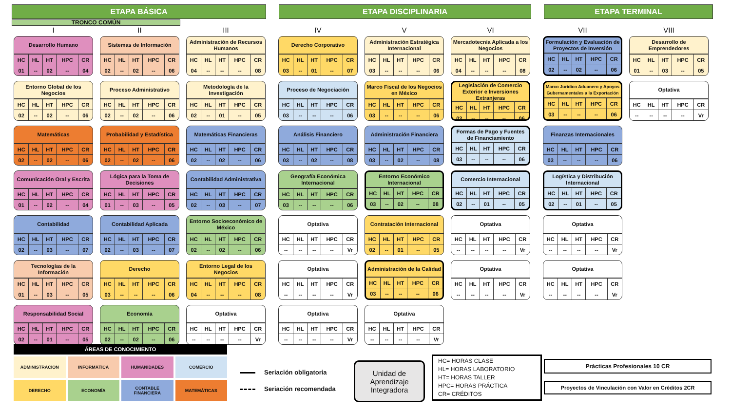ETAPA BÁSICA ETAPA DISCIPLINARIA ETAPA TERMINAL
TRONCO COMÚN
I
Desarrollo Humano
| HC | HL | HT | HPC | CR |
| 01 | -- | 02 | -- | 04 |
Entorno Global de los Negocios
| HC | HL | HT | HPC | CR |
| 02 | -- | 02 | -- | 06 |
Matemáticas
| HC | HL | HT | HPC | CR |
| 02 | -- | 02 | -- | 06 |
Comunicación Oral y Escrita
| HC | HL | HT | HPC | CR |
| 01 | -- | 02 | -- | 04 |
Contabilidad
| HC | HL | HT | HPC | CR |
| 02 | -- | 03 | -- | 07 |
Tecnologías de la Información
| HC | HL | HT | HPC | CR |
| 01 | -- | 03 | -- | 05 |
Responsabilidad Social
| HC | HL | HT | HPC | CR |
| 02 | -- | 01 | -- | 05 |
II
Sistemas de Información
| HC | HL | HT | HPC | CR |
| 02 | -- | 02 | -- | 06 |
Proceso Administrativo
| HC | HL | HT | HPC | CR |
| 02 | -- | 02 | -- | 06 |
Probabilidad y Estadística
| HC | HL | HT | HPC | CR |
| 02 | -- | 02 | -- | 06 |
Lógica para la Toma de Decisiones
| HC | HL | HT | HPC | CR |
| 01 | -- | 03 | -- | 05 |
Contabilidad Aplicada
| HC | HL | HT | HPC | CR |
| 02 | -- | 03 | -- | 07 |
Derecho
| HC | HL | HT | HPC | CR |
| 03 | -- | -- | -- | 06 |
Economía
| HC | HL | HT | HPC | CR |
| 02 | -- | 02 | -- | 06 |
III
Administración de Recursos Humanos
| HC | HL | HT | HPC | CR |
| 04 | -- | -- | -- | 08 |
Metodología de la Investigación
| HC | HL | HT | HPC | CR |
| 02 | -- | 01 | -- | 05 |
Matemáticas Financieras
| HC | HL | HT | HPC | CR |
| 02 | -- | 02 | -- | 06 |
Contabilidad Administrativa
| HC | HL | HT | HPC | CR |
| 02 | -- | 03 | -- | 07 |
Entorno Socioeconómico de México
| HC | HL | HT | HPC | CR |
| 02 | -- | 02 | -- | 06 |
Entorno Legal de los Negocios
| HC | HL | HT | HPC | CR |
| 04 | -- | -- | -- | 08 |
Optativa
| HC | HL | HT | HPC | CR |
| -- | -- | -- | -- | Vr |
IV
Derecho Corporativo
| HC | HL | HT | HPC | CR |
| 03 | -- | 01 | -- | 07 |
Proceso de Negociación
| HC | HL | HT | HPC | CR |
| 03 | -- | -- | -- | 06 |
Análisis Financiero
| HC | HL | HT | HPC | CR |
| 03 | -- | 02 | -- | 08 |
Geografía Económica Internacional
| HC | HL | HT | HPC | CR |
| 03 | -- | -- | -- | 06 |
Optativa
| HC | HL | HT | HPC | CR |
| -- | -- | -- | -- | Vr |
Optativa
| HC | HL | HT | HPC | CR |
| -- | -- | -- | -- | Vr |
Optativa
| HC | HL | HT | HPC | CR |
| -- | -- | -- | -- | Vr |
V
Administración Estratégica Internacional
| HC | HL | HT | HPC | CR |
| 03 | -- | -- | -- | 06 |
Marco Fiscal de los Negocios en México
| HC | HL | HT | HPC | CR |
| 03 | -- | -- | -- | 06 |
Administración Financiera
| HC | HL | HT | HPC | CR |
| 03 | -- | 02 | -- | 08 |
Entorno Económico Internacional
| HC | HL | HT | HPC | CR |
| 03 | -- | 02 | -- | 08 |
Contratación Internacional
| HC | HL | HT | HPC | CR |
| 02 | -- | 01 | -- | 05 |
Administración de la Calidad
| HC | HL | HT | HPC | CR |
| 03 | -- | -- | -- | 06 |
Optativa
| HC | HL | HT | HPC | CR |
| -- | -- | -- | -- | Vr |
VI
Mercadotecnia Aplicada a los Negocios
| HC | HL | HT | HPC | CR |
| 04 | -- | -- | -- | 08 |
Legislación de Comercio Exterior e Inversiones Extranjeras
| HC | HL | HT | HPC | CR |
| 03 | -- | -- | -- | 06 |
Formas de Pago y Fuentes de Financiamiento
| HC | HL | HT | HPC | CR |
| 03 | -- | -- | -- | 06 |
Comercio Internacional
| HC | HL | HT | HPC | CR |
| 02 | -- | 01 | -- | 05 |
Optativa
| HC | HL | HT | HPC | CR |
| -- | -- | -- | -- | Vr |
Optativa
| HC | HL | HT | HPC | CR |
| -- | -- | -- | -- | Vr |
VII
Formulación y Evaluación de Proyectos de Inversión
| HC | HL | HT | HPC | CR |
| 02 | -- | 02 | -- | 06 |
Marco Jurídico Aduanero y Apoyos Gubernamentales a la Exportación
| HC | HL | HT | HPC | CR |
| 03 | -- | -- | -- | 06 |
Finanzas Internacionales
| HC | HL | HT | HPC | CR |
| 03 | -- | -- | -- | 06 |
Logística y Distribución Internacional
| HC | HL | HT | HPC | CR |
| 02 | -- | 01 | -- | 05 |
Optativa
| HC | HL | HT | HPC | CR |
| -- | -- | -- | -- | Vr |
Optativa
| HC | HL | HT | HPC | CR |
| -- | -- | -- | -- | Vr |
VIII
Desarrollo de Emprendedores
| HC | HL | HT | HPC | CR |
| 01 | -- | 03 | -- | 05 |
Optativa
| HC | HL | HT | HPC | CR |
| -- | -- | -- | -- | Vr |
ÁREAS DE CONOCIMIENTO
ADMINISTRACIÓN
INFORMÁTICA
HUMANIDADES
COMERCIO
DERECHO
ECONOMÍA
CONTABLE FINANCIERA
MATEMÁTICAS
Seriación obligatoria
Seriación recomendada
Unidad de
Aprendizaje
Integradora
HC= HORAS CLASE
HL= HORAS LABORATORIO
HT= HORAS TALLER
HPC= HORAS PRÁCTICA
CR= CRÉDITOS
Prácticas Profesionales 10 CR
Proyectos de Vinculación con Valor en Créditos 2CR